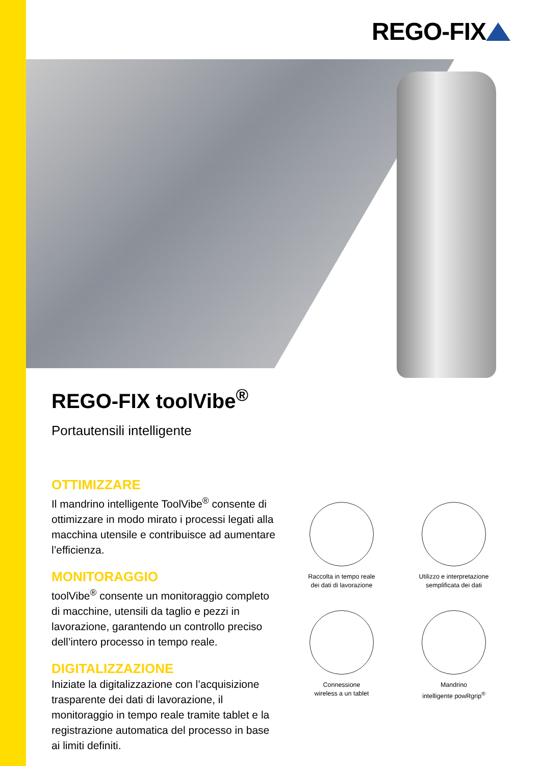REGO-FIX
REGO-FIX toolVibe<sup>®</sup>
Portautensili intelligente
OTTIMIZZARE
Il mandrino intelligente ToolVibe<sup>®</sup> consente di ottimizzare in modo mirato i processi legati alla macchina utensile e contribuisce ad aumentare l’efficienza.
MONITORAGGIO
toolVibe<sup>®</sup> consente un monitoraggio completo di macchine, utensili da taglio e pezzi in lavorazione, garantendo un controllo preciso dell’intero processo in tempo reale.
DIGITALIZZAZIONE
Iniziate la digitalizzazione con l’acquisizione trasparente dei dati di lavorazione, il monitoraggio in tempo reale tramite tablet e la registrazione automatica del processo in base ai limiti definiti.
Raccolta in tempo reale
dei dati di lavorazione
Utilizzo e interpretazione
semplificata dei dati
Connessione
wireless a un tablet
Mandrino
intelligente powRgrip<sup>®</sup>